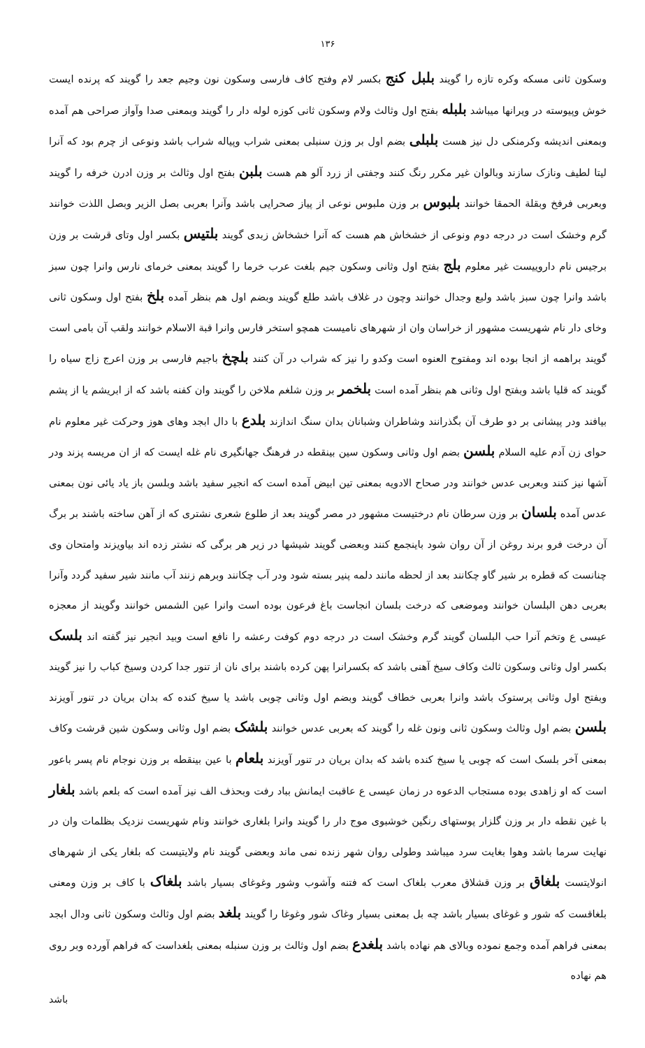۱۳۶
وسکون ثانی مسکه وکره تازه را گویند بلبل کنج بکسر لام وفتح کاف فارسی وسکون نون وجیم جعد را گویند که پرنده ایست خوش وپیوسته در ویرانها میباشد بلبله بفتح اول وثالث ولام وسکون ثانی کوزه لوله دار را گویند وبمعنی صدا وآواز صراحی هم آمده وبمعنی اندیشه وکرمنکی دل نیز هست بلبلی بضم اول بر وزن سنبلی بمعنی شراب وپیاله شراب باشد ونوعی از چرم بود که آنرا لیتا لطیف ونازک سازند وبالوان غیر مکرر رنگ کنند وجفتی از زرد آلو هم هست بلبن بفتح اول وثالث بر وزن ادرن خرفه را گویند وبعربی فرفخ وبقلة الحمقا خوانند بلبوس بر وزن ملبوس نوعی از پیاز صحرایی باشد وآنرا بعربی بصل الزیر وبصل اللذت خوانند گرم وخشک است در درجه دوم ونوعی از خشخاش هم هست که آنرا خشخاش زبدی گویند بلتیس بکسر اول وتای قرشت بر وزن برجیس نام داروییست غیر معلوم بلج بفتح اول وثانی وسکون جیم بلغت عرب خرما را گویند بمعنی خرمای نارس وانرا چون سبز باشد وانرا چون سبز باشد ولبع وجدال خوانند وچون در غلاف باشد طلع گویند وبضم اول هم بنظر آمده بلخ بفتح اول وسکون ثانی وخای دار نام شهریست مشهور از خراسان وان از شهرهای نامیست همچو استخر فارس وانرا قبة الاسلام خوانند ولقب آن بامی است گویند براهمه از انجا بوده اند ومفتوح العنوه است وکدو را نیز که شراب در آن کنند بلچخ باجیم فارسی بر وزن اعرج زاج سیاه را گویند که قلیا باشد وبفتح اول وثانی هم بنظر آمده است بلخمر بر وزن شلغم ملاخن را گویند وان کفنه باشد که از ابریشم یا از پشم بیافند ودر پیشانی بر دو طرف آن بگذرانند وشاطران وشبانان بدان سنگ اندازند بلدع با دال ابجد وهای هوز وحرکت غیر معلوم نام حوای زن آدم علیه السلام بلسن بضم اول وثانی وسکون سین بینقطه در فرهنگ جهانگیری نام غله ایست که از ان مریسه پزند ودر آشها نیز کنند وبعربی عدس خوانند ودر صحاح الادویه بمعنی تین ابیض آمده است که انجیر سفید باشد وبلسن باز یاد یائی نون بمعنی عدس آمده بلسان بر وزن سرطان نام درختیست مشهور در مصر گویند بعد از طلوع شعری نشتری که از آهن ساخته باشند بر برگ آن درخت فرو برند روغن از آن روان شود باینجمع کنند وبعضی گویند شیشها در زیر هر برگی که نشتر زده اند بیاویزند وامتحان وی چنانست که قطره بر شیر گاو چکانند بعد از لحظه مانند دلمه پنیر بسته شود ودر آب چکانند وبرهم زنند آب مانند شیر سفید گردد وآنرا بعربی دهن البلسان خوانند وموضعی که درخت بلسان انجاست باغ فرعون بوده است وانرا عین الشمس خوانند وگویند از معجزه عیسی ع وتخم آنرا حب البلسان گویند گرم وخشک است در درجه دوم کوفت رعشه را نافع است وبید انجیر نیز گفته اند بلسک بکسر اول وثانی وسکون ثالث وکاف سیخ آهنی باشد که بکسرانرا پهن کرده باشند برای نان از تنور جدا کردن وسیخ کباب را نیز گویند وبفتح اول وثانی پرستوک باشد وانرا بعربی خطاف گویند وبضم اول وثانی چوبی باشد یا سیخ کنده که بدان بریان در تنور آویزند بلسن بضم اول وثالث وسکون ثانی ونون غله را گویند که بعربی عدس خوانند بلشک بضم اول وثانی وسکون شین قرشت وکاف بمعنی آخر بلسک است که چوبی یا سیخ کنده باشد که بدان بریان در تنور آویزند بلعام با عین بینقطه بر وزن نوجام نام پسر باعور است که او زاهدی بوده مستجاب الدعوه در زمان عیسی ع عاقبت ایمانش بباد رفت وبحذف الف نیز آمده است که بلعم باشد بلغار با غین نقطه دار بر وزن گلزار پوستهای رنگین خوشبوی موج دار را گویند وانرا بلغاری خوانند ونام شهریست نزدیک بظلمات وان در نهایت سرما باشد وهوا بغایت سرد میباشد وطولی روان شهر زنده نمی ماند وبعضی گویند نام ولایتیست که بلغار یکی از شهرهای انولایتست بلغاق بر وزن قشلاق معرب بلغاک است که فتنه وآشوب وشور وغوغای بسیار باشد بلغاک با کاف بر وزن ومعنی بلغاقست که شور و غوغای بسیار باشد چه بل بمعنی بسیار وغاک شور وغوغا را گویند بلغد بضم اول وثالث وسکون ثانی ودال ابجد بمعنی فراهم آمده وجمع نموده وبالای هم نهاده باشد بلغدع بضم اول وثالث بر وزن سنبله بمعنی بلغداست که فراهم آورده وبر روی هم نهاده
باشد